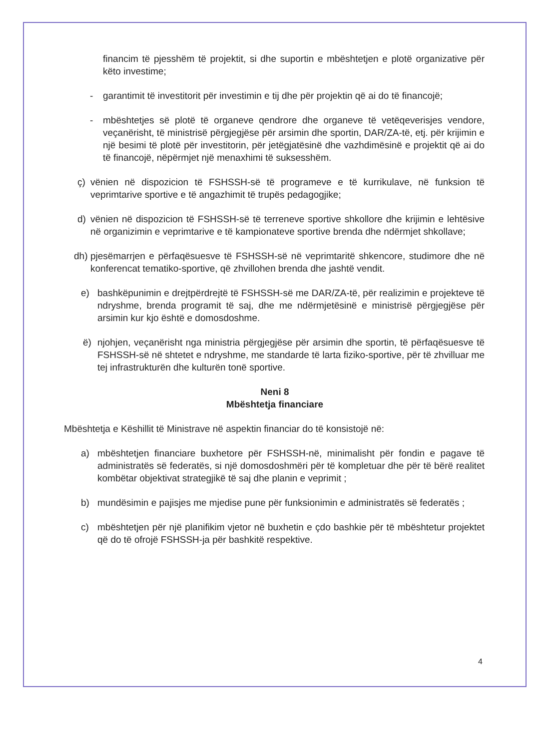financim të pjesshëm të projektit, si dhe suportin e mbështetjen e plotë organizative për këto investime;
- garantimit të investitorit për investimin e tij dhe për projektin që ai do të financojë;
- mbështetjes së plotë të organeve qendrore dhe organeve të vetëqeverisjes vendore, veçanërisht, të ministrisë përgjegjëse për arsimin dhe sportin, DAR/ZA-të, etj. për krijimin e një besimi të plotë për investitorin, për jetëgjatësinë dhe vazhdimësinë e projektit që ai do të financojë, nëpërmjet një menaxhimi të suksesshëm.
ç) vënien në dispozicion të FSHSSH-së të programeve e të kurrikulave, në funksion të veprimtarive sportive e të angazhimit të trupës pedagogjike;
d) vënien në dispozicion të FSHSSH-së të terreneve sportive shkollore dhe krijimin e lehtësive në organizimin e veprimtarive e të kampionateve sportive brenda dhe ndërmjet shkollave;
dh)
pjesëmarrjen e përfaqësuesve të FSHSSH-së në veprimtaritë shkencore, studimore dhe në konferencat tematiko-sportive, që zhvillohen brenda dhe jashtë vendit.
e) bashkëpunimin e drejtpërdrejtë të FSHSSH-së me DAR/ZA-të, për realizimin e projekteve të ndryshme, brenda programit të saj, dhe me ndërmjetësinë e ministrisë përgjegjëse për arsimin kur kjo është e domosdoshme.
ë) njohjen, veçanërisht nga ministria përgjegjëse për arsimin dhe sportin, të përfaqësuesve të FSHSSH-së në shtetet e ndryshme, me standarde të larta fiziko-sportive, për të zhvilluar me tej infrastrukturën dhe kulturën tonë sportive.
Neni 8
Mbështetja financiare
Mbështetja e Këshillit të Ministrave në aspektin financiar do të konsistojë në:
a) mbështetjen financiare buxhetore për FSHSSH-në, minimalisht për fondin e pagave të administratës së federatës, si një domosdoshmëri për të kompletuar dhe për të bërë realitet kombëtar objektivat strategjikë të saj dhe planin e veprimit ;
b) mundësimin e pajisjes me mjedise pune për funksionimin e administratës së federatës ;
c) mbështetjen për një planifikim vjetor në buxhetin e çdo bashkie për të mbështetur projektet që do të ofrojë FSHSSH-ja për bashkitë respektive.
4